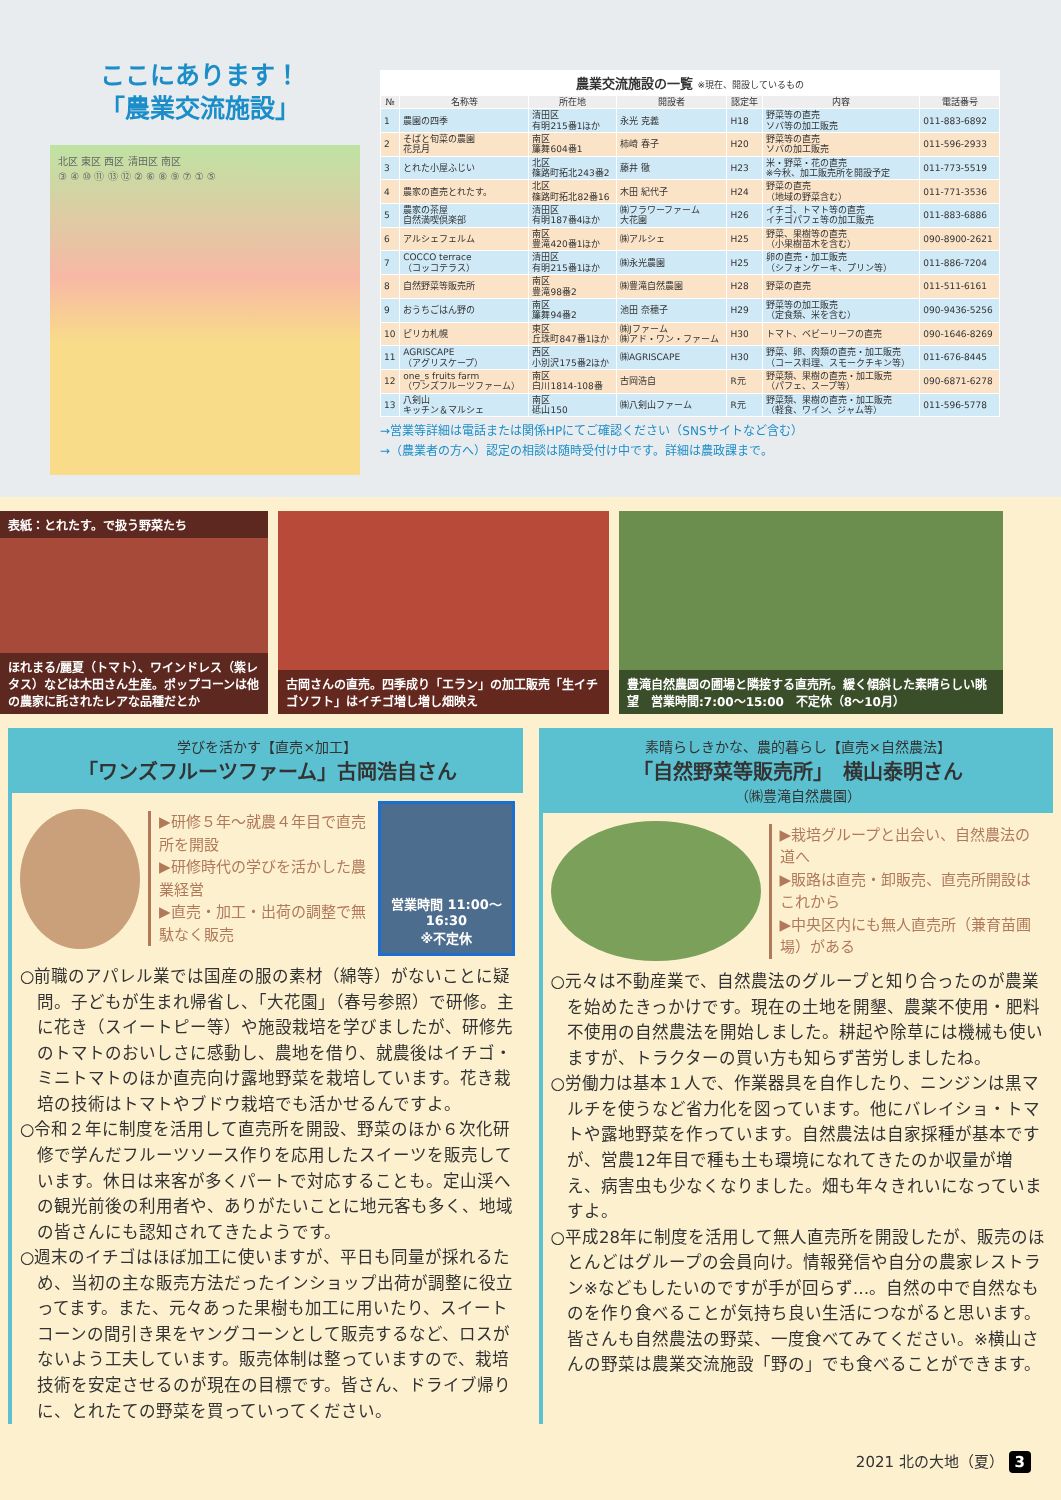ここにあります！
「農業交流施設」
北区 東区 西区 清田区 南区
③ ④ ⑩ ⑪ ⑬ ⑫ ② ⑥ ⑧ ⑨ ⑦ ① ⑤
農業交流施設の一覧 ※現在、開設しているもの
| № | 名称等 | 所在地 | 開設者 | 認定年 | 内容 | 電話番号 |
| --- | --- | --- | --- | --- | --- | --- |
| 1 | 農園の四季 | 清田区 有明215番1ほか | 永光 克義 | H18 | 野菜等の直売 ソバ等の加工販売 | 011-883-6892 |
| 2 | そばと旬菜の農園 花見月 | 南区 簾舞604番1 | 柿崎 春子 | H20 | 野菜等の直売 ソバの加工販売 | 011-596-2933 |
| 3 | とれた小屋ふじい | 北区 篠路町拓北243番2 | 藤井 徹 | H23 | 米・野菜・花の直売 ※今秋、加工販売所を開設予定 | 011-773-5519 |
| 4 | 農家の直売とれたす。 | 北区 篠路町拓北82番16 | 木田 紀代子 | H24 | 野菜の直売 （地域の野菜含む） | 011-771-3536 |
| 5 | 農家の茶屋 自然満喫倶楽部 | 清田区 有明187番4ほか | ㈱フラワーファーム 大花園 | H26 | イチゴ、トマト等の直売 イチゴパフェ等の加工販売 | 011-883-6886 |
| 6 | アルシェフェルム | 南区 豊滝420番1ほか | ㈱アルシェ | H25 | 野菜、果樹等の直売 （小果樹苗木を含む） | 090-8900-2621 |
| 7 | COCCO terrace （コッコテラス） | 清田区 有明215番1ほか | ㈱永光農園 | H25 | 卵の直売・加工販売 （シフォンケーキ、プリン等） | 011-886-7204 |
| 8 | 自然野菜等販売所 | 南区 豊滝98番2 | ㈱豊滝自然農園 | H28 | 野菜の直売 | 011-511-6161 |
| 9 | おうちごはん野の | 南区 簾舞94番2 | 池田 奈穂子 | H29 | 野菜等の加工販売 （定食類、米を含む） | 090-9436-5256 |
| 10 | ピリカ札幌 | 東区 丘珠町847番1ほか | ㈱Jファーム ㈱アド・ワン・ファーム | H30 | トマト、ベビーリーフの直売 | 090-1646-8269 |
| 11 | AGRISCAPE （アグリスケープ） | 西区 小別沢175番2ほか | ㈱AGRISCAPE | H30 | 野菜、卵、肉類の直売・加工販売 （コース料理、スモークチキン等） | 011-676-8445 |
| 12 | one_s fruits farm （ワンズフルーツファーム） | 南区 白川1814-108番 | 古岡浩自 | R元 | 野菜類、果樹の直売・加工販売 （パフェ、スープ等） | 090-6871-6278 |
| 13 | 八剣山 キッチン＆マルシェ | 南区 砥山150 | ㈱八剣山ファーム | R元 | 野菜類、果樹の直売・加工販売 （軽食、ワイン、ジャム等） | 011-596-5778 |
→営業等詳細は電話または関係HPにてご確認ください（SNSサイトなど含む）
→（農業者の方へ）認定の相談は随時受付け中です。詳細は農政課まで。
表紙：とれたす。で扱う野菜たち
ほれまる/麗夏（トマト）、ワインドレス（紫レタス）などは木田さん生産。ポップコーンは他の農家に託されたレアな品種だとか
古岡さんの直売。四季成り「エラン」の加工販売「生イチゴソフト」はイチゴ増し増し畑映え
豊滝自然農園の圃場と隣接する直売所。緩く傾斜した素晴らしい眺望　営業時間:7:00〜15:00　不定休（8〜10月）
学びを活かす【直売×加工】
「ワンズフルーツファーム」古岡浩自さん
▶研修５年〜就農４年目で直売所を開設
▶研修時代の学びを活かした農業経営
▶直売・加工・出荷の調整で無駄なく販売
営業時間 11:00〜16:30
※不定休
○前職のアパレル業では国産の服の素材（綿等）がないことに疑問。子どもが生まれ帰省し、「大花園」（春号参照）で研修。主に花き（スイートピー等）や施設栽培を学びましたが、研修先のトマトのおいしさに感動し、農地を借り、就農後はイチゴ・ミニトマトのほか直売向け露地野菜を栽培しています。花き栽培の技術はトマトやブドウ栽培でも活かせるんですよ。
○令和２年に制度を活用して直売所を開設、野菜のほか６次化研修で学んだフルーツソース作りを応用したスイーツを販売しています。休日は来客が多くパートで対応することも。定山渓への観光前後の利用者や、ありがたいことに地元客も多く、地域の皆さんにも認知されてきたようです。
○週末のイチゴはほぼ加工に使いますが、平日も同量が採れるため、当初の主な販売方法だったインショップ出荷が調整に役立ってます。また、元々あった果樹も加工に用いたり、スイートコーンの間引き果をヤングコーンとして販売するなど、ロスがないよう工夫しています。販売体制は整っていますので、栽培技術を安定させるのが現在の目標です。皆さん、ドライブ帰りに、とれたての野菜を買っていってください。
素晴らしきかな、農的暮らし【直売×自然農法】
「自然野菜等販売所」　横山泰明さん
（㈱豊滝自然農園）
▶栽培グループと出会い、自然農法の道へ
▶販路は直売・卸販売、直売所開設はこれから
▶中央区内にも無人直売所（兼育苗圃場）がある
○元々は不動産業で、自然農法のグループと知り合ったのが農業を始めたきっかけです。現在の土地を開墾、農薬不使用・肥料不使用の自然農法を開始しました。耕起や除草には機械も使いますが、トラクターの買い方も知らず苦労しましたね。
○労働力は基本１人で、作業器具を自作したり、ニンジンは黒マルチを使うなど省力化を図っています。他にバレイショ・トマトや露地野菜を作っています。自然農法は自家採種が基本ですが、営農12年目で種も土も環境になれてきたのか収量が増え、病害虫も少なくなりました。畑も年々きれいになっていますよ。
○平成28年に制度を活用して無人直売所を開設したが、販売のほとんどはグループの会員向け。情報発信や自分の農家レストラン※などもしたいのですが手が回らず…。自然の中で自然なものを作り食べることが気持ち良い生活につながると思います。皆さんも自然農法の野菜、一度食べてみてください。※横山さんの野菜は農業交流施設「野の」でも食べることができます。
2021 北の大地（夏） 3